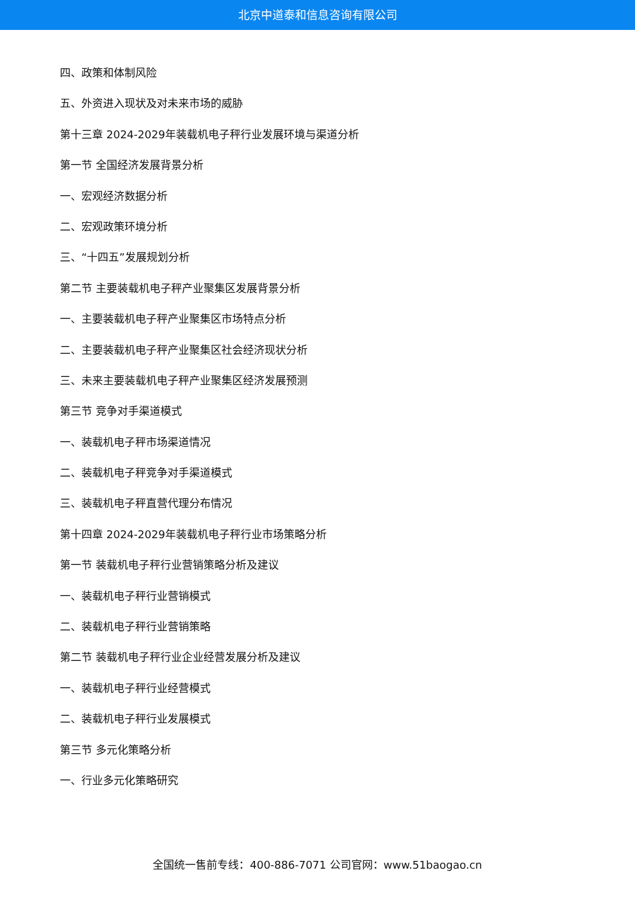北京中道泰和信息咨询有限公司
四、政策和体制风险
五、外资进入现状及对未来市场的威胁
第十三章 2024-2029年装载机电子秤行业发展环境与渠道分析
第一节 全国经济发展背景分析
一、宏观经济数据分析
二、宏观政策环境分析
三、“十四五”发展规划分析
第二节 主要装载机电子秤产业聚集区发展背景分析
一、主要装载机电子秤产业聚集区市场特点分析
二、主要装载机电子秤产业聚集区社会经济现状分析
三、未来主要装载机电子秤产业聚集区经济发展预测
第三节 竞争对手渠道模式
一、装载机电子秤市场渠道情况
二、装载机电子秤竞争对手渠道模式
三、装载机电子秤直营代理分布情况
第十四章 2024-2029年装载机电子秤行业市场策略分析
第一节 装载机电子秤行业营销策略分析及建议
一、装载机电子秤行业营销模式
二、装载机电子秤行业营销策略
第二节 装载机电子秤行业企业经营发展分析及建议
一、装载机电子秤行业经营模式
二、装载机电子秤行业发展模式
第三节 多元化策略分析
一、行业多元化策略研究
全国统一售前专线：400-886-7071 公司官网：www.51baogao.cn